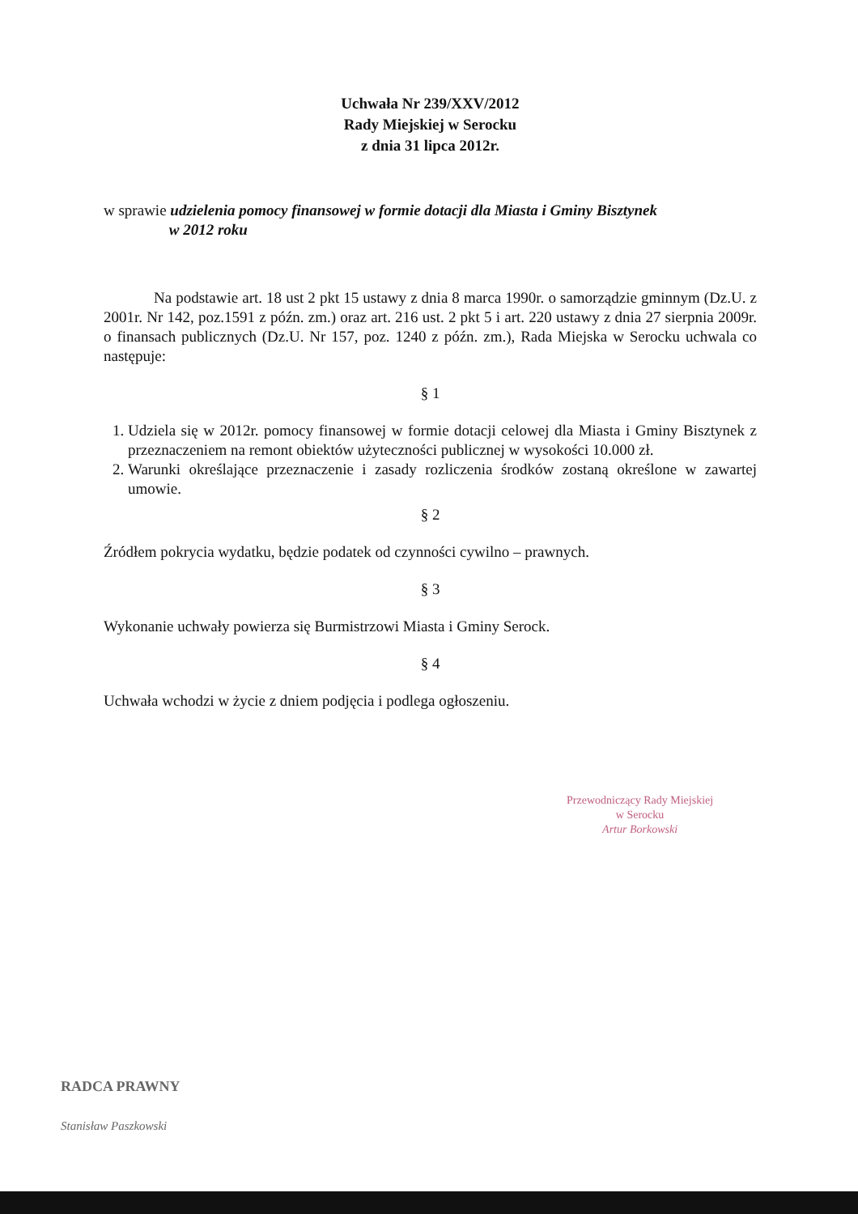Uchwała Nr 239/XXV/2012
Rady Miejskiej w Serocku
z dnia 31 lipca 2012r.
w sprawie udzielenia pomocy finansowej w formie dotacji dla Miasta i Gminy Bisztynek
w 2012 roku
Na podstawie art. 18 ust 2 pkt 15 ustawy z dnia 8 marca 1990r. o samorządzie gminnym (Dz.U. z 2001r. Nr 142, poz.1591 z późn. zm.) oraz art. 216 ust. 2 pkt 5 i art. 220 ustawy z dnia 27 sierpnia 2009r. o finansach publicznych (Dz.U. Nr 157, poz. 1240 z późn. zm.), Rada Miejska w Serocku uchwala co następuje:
§ 1
1. Udziela się w 2012r. pomocy finansowej w formie dotacji celowej dla Miasta i Gminy Bisztynek z przeznaczeniem na remont obiektów użyteczności publicznej w wysokości 10.000 zł.
2. Warunki określające przeznaczenie i zasady rozliczenia środków zostaną określone w zawartej umowie.
§ 2
Źródłem pokrycia wydatku, będzie podatek od czynności cywilno – prawnych.
§ 3
Wykonanie uchwały powierza się Burmistrzowi Miasta i Gminy Serock.
§ 4
Uchwała wchodzi w życie z dniem podjęcia i podlega ogłoszeniu.
Przewodniczący Rady Miejskiej
w Serocku
Artur Borkowski
RADCA PRAWNY
Stanisław Paszkowski